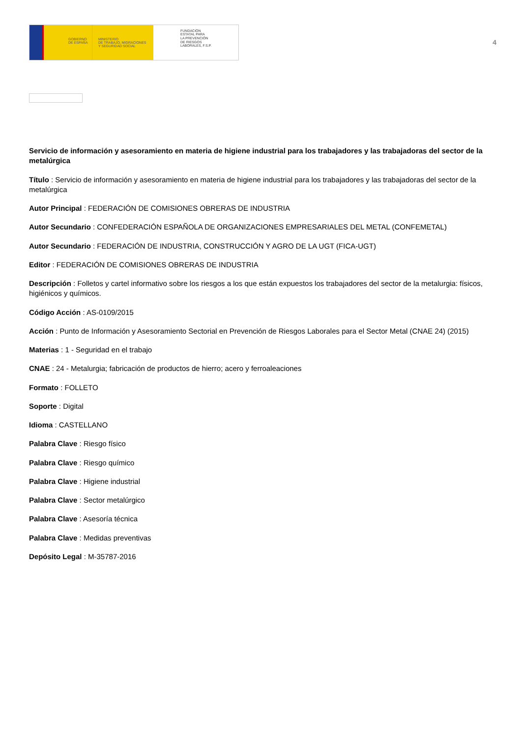GOBIERNO
DE ESPAÑA
MINISTERIO
DE TRABAJO, MIGRACIONES
Y SEGURIDAD SOCIAL
FUNDACIÓN
ESTATAL PARA
LA PREVENCIÓN
DE RIESGOS
LABORALES, F.S.P.
4
Servicio de información y asesoramiento en materia de higiene industrial para los trabajadores y las trabajadoras del sector de la metalúrgica
Título : Servicio de información y asesoramiento en materia de higiene industrial para los trabajadores y las trabajadoras del sector de la metalúrgica
Autor Principal : FEDERACIÓN DE COMISIONES OBRERAS DE INDUSTRIA
Autor Secundario : CONFEDERACIÓN ESPAÑOLA DE ORGANIZACIONES EMPRESARIALES DEL METAL (CONFEMETAL)
Autor Secundario : FEDERACIÓN DE INDUSTRIA, CONSTRUCCIÓN Y AGRO DE LA UGT (FICA-UGT)
Editor : FEDERACIÓN DE COMISIONES OBRERAS DE INDUSTRIA
Descripción : Folletos y cartel informativo sobre los riesgos a los que están expuestos los trabajadores del sector de la metalurgia: físicos, higiénicos y químicos.
Código Acción : AS-0109/2015
Acción : Punto de Información y Asesoramiento Sectorial en Prevención de Riesgos Laborales para el Sector Metal (CNAE 24) (2015)
Materias : 1 - Seguridad en el trabajo
CNAE : 24 - Metalurgia; fabricación de productos de hierro; acero y ferroaleaciones
Formato : FOLLETO
Soporte : Digital
Idioma : CASTELLANO
Palabra Clave : Riesgo físico
Palabra Clave : Riesgo químico
Palabra Clave : Higiene industrial
Palabra Clave : Sector metalúrgico
Palabra Clave : Asesoría técnica
Palabra Clave : Medidas preventivas
Depósito Legal : M-35787-2016